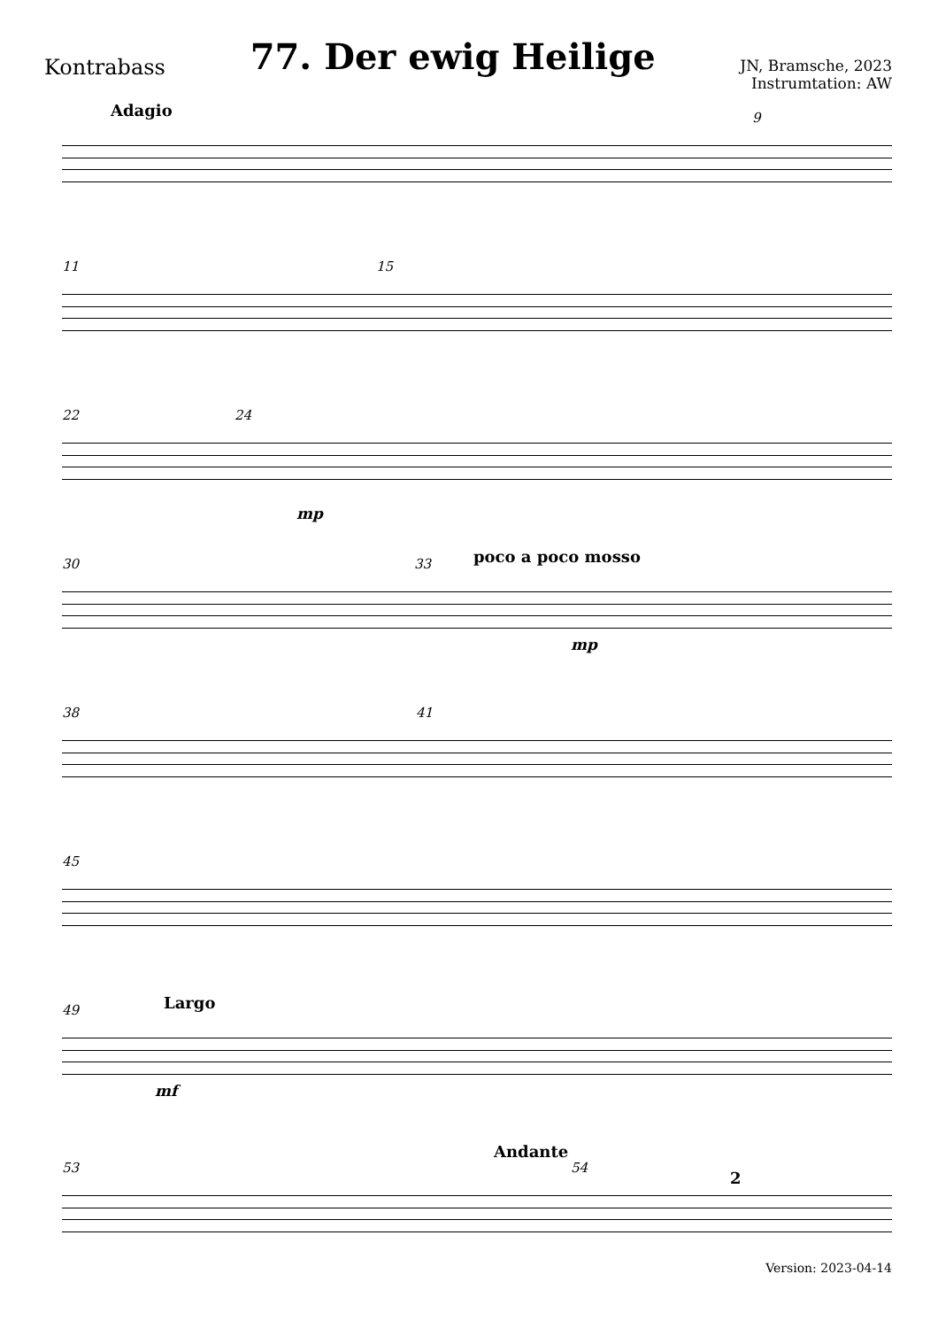Kontrabass
77. Der ewig Heilige
JN, Bramsche, 2023
Instrumtation: AW
Adagio 9
11 15
22 24
mp
30 33 poco a poco mosso
mp
38 41
45
49 Largo
mf
53
Andante
54
2
Version: 2023-04-14